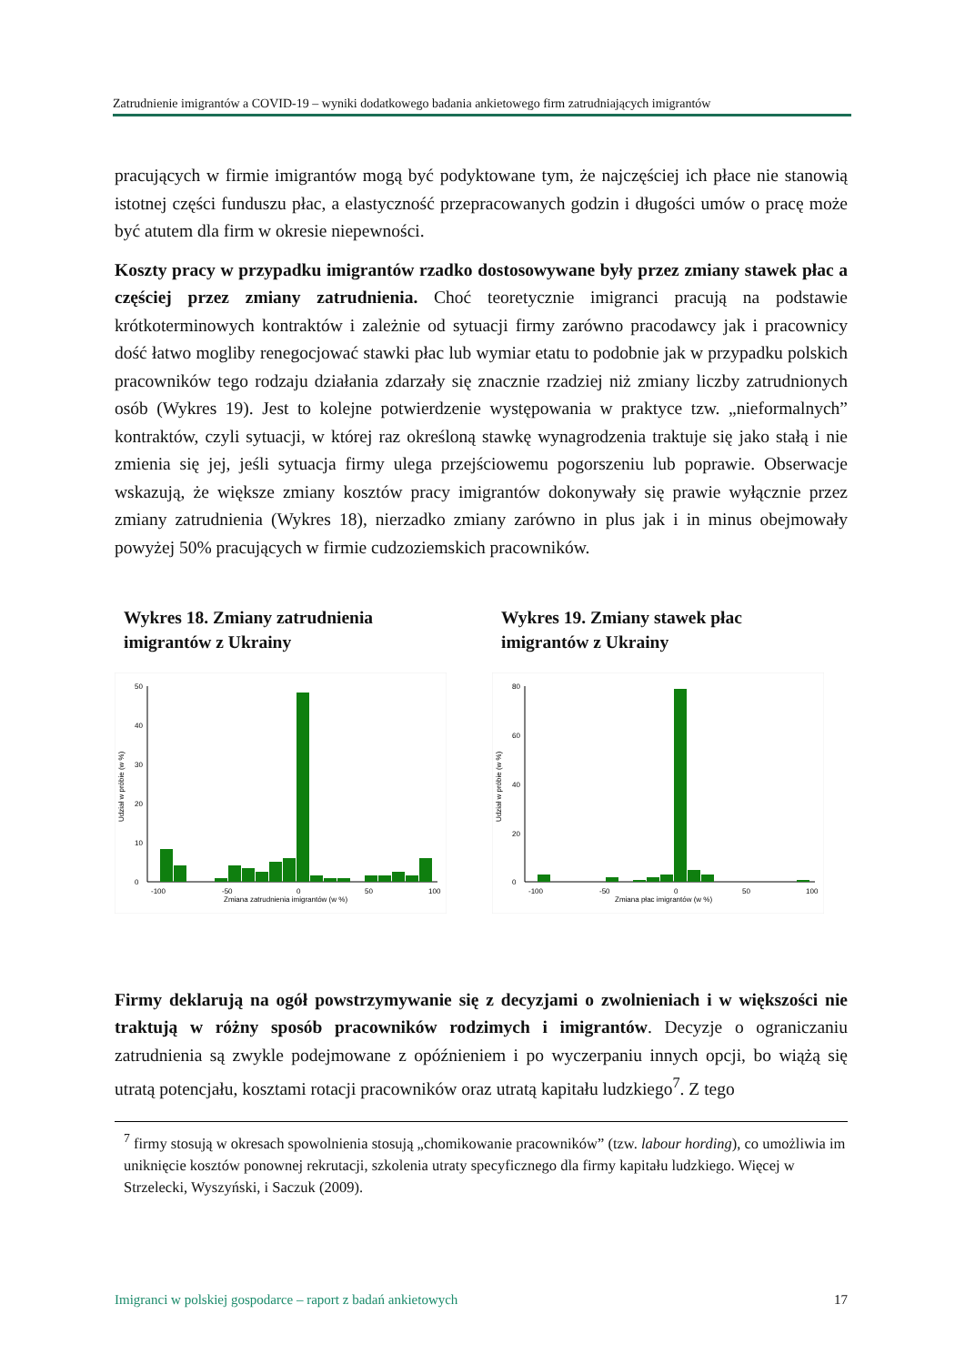Zatrudnienie imigrantów a COVID-19 – wyniki dodatkowego badania ankietowego firm zatrudniających imigrantów
pracujących w firmie imigrantów mogą być podyktowane tym, że najczęściej ich płace nie stanowią istotnej części funduszu płac, a elastyczność przepracowanych godzin i długości umów o pracę może być atutem dla firm w okresie niepewności.
Koszty pracy w przypadku imigrantów rzadko dostosowywane były przez zmiany stawek płac a częściej przez zmiany zatrudnienia. Choć teoretycznie imigranci pracują na podstawie krótkoterminowych kontraktów i zależnie od sytuacji firmy zarówno pracodawcy jak i pracownicy dość łatwo mogliby renegocjować stawki płac lub wymiar etatu to podobnie jak w przypadku polskich pracowników tego rodzaju działania zdarzały się znacznie rzadziej niż zmiany liczby zatrudnionych osób (Wykres 19). Jest to kolejne potwierdzenie występowania w praktyce tzw. „nieformalnych” kontraktów, czyli sytuacji, w której raz określoną stawkę wynagrodzenia traktuje się jako stałą i nie zmienia się jej, jeśli sytuacja firmy ulega przejściowemu pogorszeniu lub poprawie. Obserwacje wskazują, że większe zmiany kosztów pracy imigrantów dokonywały się prawie wyłącznie przez zmiany zatrudnienia (Wykres 18), nierzadko zmiany zarówno in plus jak i in minus obejmowały powyżej 50% pracujących w firmie cudzoziemskich pracowników.
Wykres 18. Zmiany zatrudnienia imigrantów z Ukrainy
0
10
20
30
40
50
Udział w próbie (w %)
-100
-50
0
50
100
Zmiana zatrudnienia imigrantów (w %)
Wykres 19. Zmiany stawek płac imigrantów z Ukrainy
0
20
40
60
80
Udział w próbie (w %)
-100
-50
0
50
100
Zmiana płac imigrantów (w %)
Firmy deklarują na ogół powstrzymywanie się z decyzjami o zwolnieniach i w większości nie traktują w różny sposób pracowników rodzimych i imigrantów. Decyzje o ograniczaniu zatrudnienia są zwykle podejmowane z opóźnieniem i po wyczerpaniu innych opcji, bo wiążą się utratą potencjału, kosztami rotacji pracowników oraz utratą kapitału ludzkiego<sup>7</sup>. Z tego
<sup>7</sup> firmy stosują w okresach spowolnienia stosują „chomikowanie pracowników” (tzw. labour hording), co umożliwia im uniknięcie kosztów ponownej rekrutacji, szkolenia utraty specyficznego dla firmy kapitału ludzkiego. Więcej w Strzelecki, Wyszyński, i Saczuk (2009).
Imigranci w polskiej gospodarce – raport z badań ankietowych 17